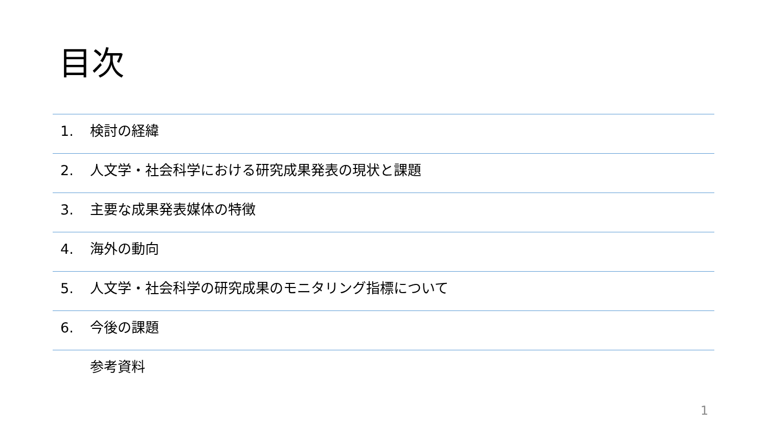目次
1. 検討の経緯
2. 人文学・社会科学における研究成果発表の現状と課題
3. 主要な成果発表媒体の特徴
4. 海外の動向
5. 人文学・社会科学の研究成果のモニタリング指標について
6. 今後の課題
参考資料
1